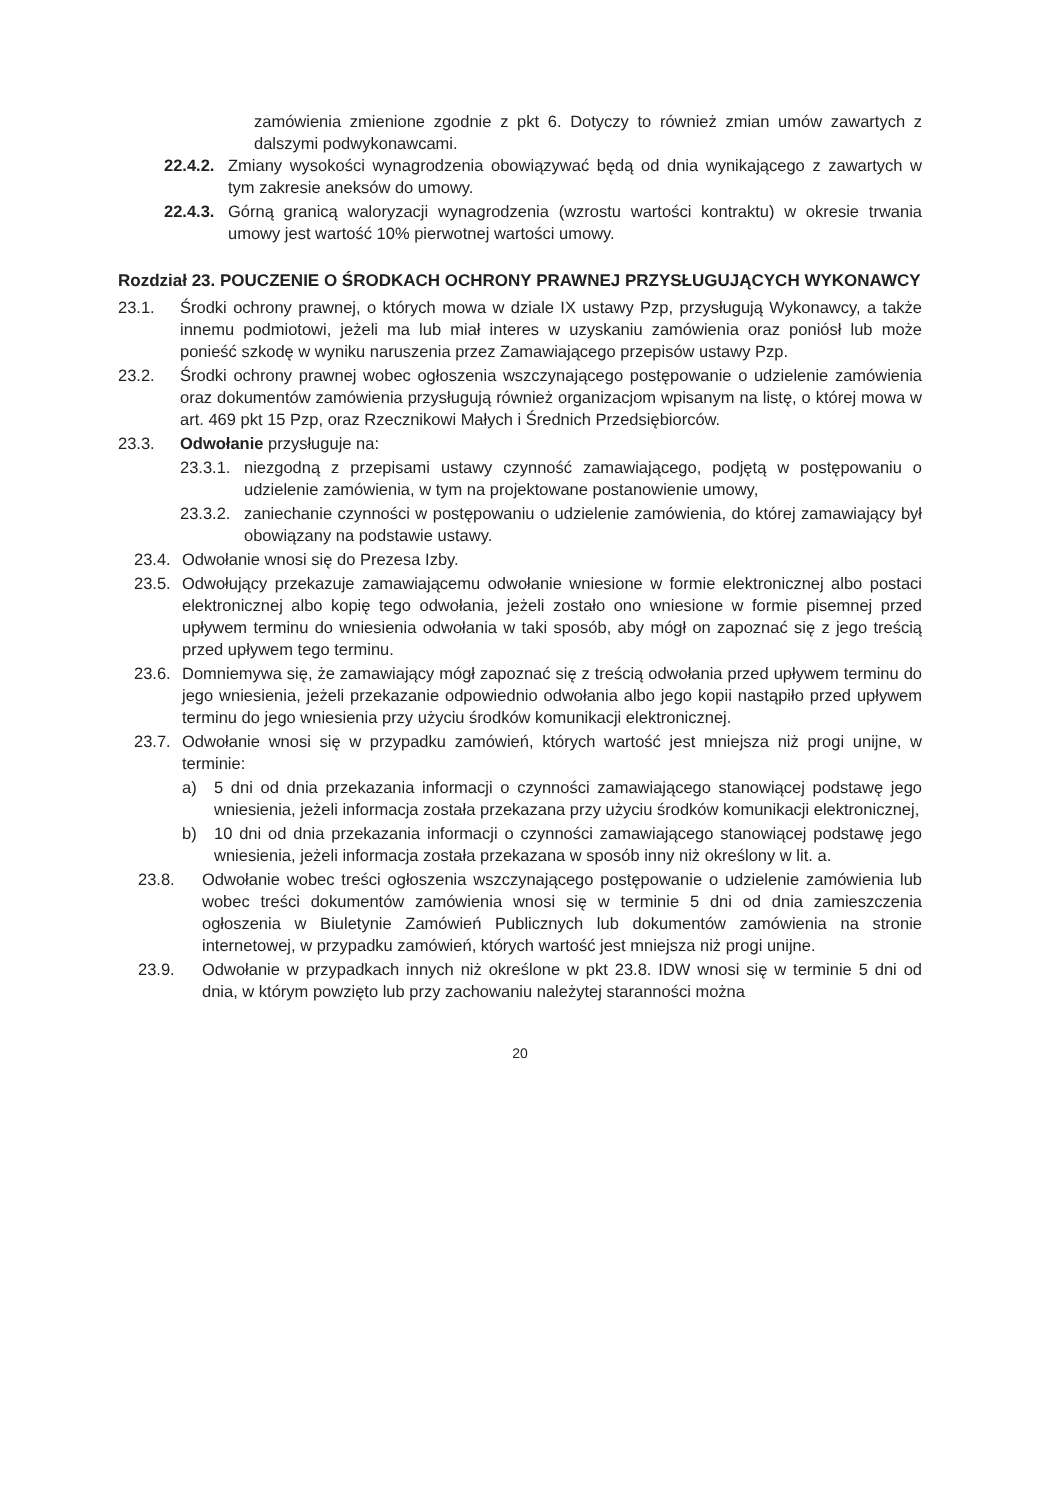zamówienia zmienione zgodnie z pkt 6. Dotyczy to również zmian umów zawartych z dalszymi podwykonawcami.
22.4.2. Zmiany wysokości wynagrodzenia obowiązywać będą od dnia wynikającego z zawartych w tym zakresie aneksów do umowy.
22.4.3. Górną granicą waloryzacji wynagrodzenia (wzrostu wartości kontraktu) w okresie trwania umowy jest wartość 10% pierwotnej wartości umowy.
Rozdział 23. POUCZENIE O ŚRODKACH OCHRONY PRAWNEJ PRZYSŁUGUJĄCYCH WYKONAWCY
23.1. Środki ochrony prawnej, o których mowa w dziale IX ustawy Pzp, przysługują Wykonawcy, a także innemu podmiotowi, jeżeli ma lub miał interes w uzyskaniu zamówienia oraz poniósł lub może ponieść szkodę w wyniku naruszenia przez Zamawiającego przepisów ustawy Pzp.
23.2. Środki ochrony prawnej wobec ogłoszenia wszczynającego postępowanie o udzielenie zamówienia oraz dokumentów zamówienia przysługują również organizacjom wpisanym na listę, o której mowa w art. 469 pkt 15 Pzp, oraz Rzecznikowi Małych i Średnich Przedsiębiorców.
23.3. Odwołanie przysługuje na:
23.3.1. niezgodną z przepisami ustawy czynność zamawiającego, podjętą w postępowaniu o udzielenie zamówienia, w tym na projektowane postanowienie umowy,
23.3.2. zaniechanie czynności w postępowaniu o udzielenie zamówienia, do której zamawiający był obowiązany na podstawie ustawy.
23.4. Odwołanie wnosi się do Prezesa Izby.
23.5. Odwołujący przekazuje zamawiającemu odwołanie wniesione w formie elektronicznej albo postaci elektronicznej albo kopię tego odwołania, jeżeli zostało ono wniesione w formie pisemnej przed upływem terminu do wniesienia odwołania w taki sposób, aby mógł on zapoznać się z jego treścią przed upływem tego terminu.
23.6. Domniemywa się, że zamawiający mógł zapoznać się z treścią odwołania przed upływem terminu do jego wniesienia, jeżeli przekazanie odpowiednio odwołania albo jego kopii nastąpiło przed upływem terminu do jego wniesienia przy użyciu środków komunikacji elektronicznej.
23.7. Odwołanie wnosi się w przypadku zamówień, których wartość jest mniejsza niż progi unijne, w terminie:
a) 5 dni od dnia przekazania informacji o czynności zamawiającego stanowiącej podstawę jego wniesienia, jeżeli informacja została przekazana przy użyciu środków komunikacji elektronicznej,
b) 10 dni od dnia przekazania informacji o czynności zamawiającego stanowiącej podstawę jego wniesienia, jeżeli informacja została przekazana w sposób inny niż określony w lit. a.
23.8. Odwołanie wobec treści ogłoszenia wszczynającego postępowanie o udzielenie zamówienia lub wobec treści dokumentów zamówienia wnosi się w terminie 5 dni od dnia zamieszczenia ogłoszenia w Biuletynie Zamówień Publicznych lub dokumentów zamówienia na stronie internetowej, w przypadku zamówień, których wartość jest mniejsza niż progi unijne.
23.9. Odwołanie w przypadkach innych niż określone w pkt 23.8. IDW wnosi się w terminie 5 dni od dnia, w którym powzięto lub przy zachowaniu należytej staranności można
20